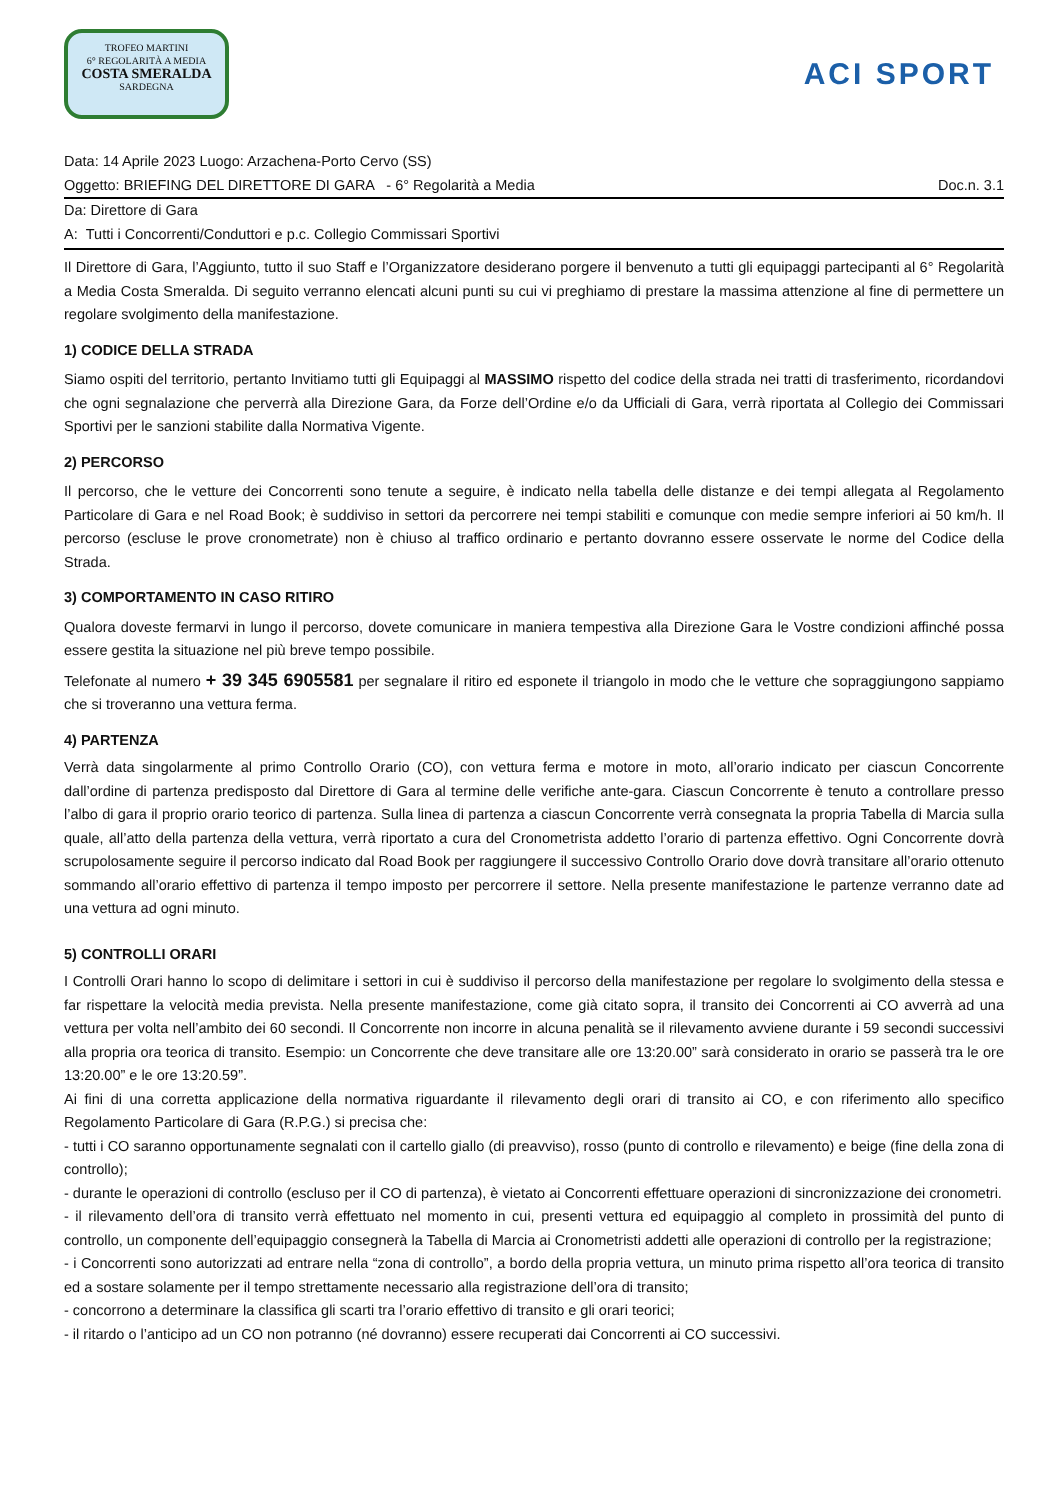TROFEO MARTINI
6° REGOLARITÀ A MEDIA
COSTA SMERALDA
SARDEGNA
ACI SPORT
Data: 14 Aprile 2023 Luogo: Arzachena-Porto Cervo (SS)
Oggetto: BRIEFING DEL DIRETTORE DI GARA - 6° Regolarità a Media Doc.n. 3.1
Da: Direttore di Gara
A: Tutti i Concorrenti/Conduttori e p.c. Collegio Commissari Sportivi
Il Direttore di Gara, l’Aggiunto, tutto il suo Staff e l’Organizzatore desiderano porgere il benvenuto a tutti gli equipaggi partecipanti al 6° Regolarità a Media Costa Smeralda. Di seguito verranno elencati alcuni punti su cui vi preghiamo di prestare la massima attenzione al fine di permettere un regolare svolgimento della manifestazione.
1) CODICE DELLA STRADA
Siamo ospiti del territorio, pertanto Invitiamo tutti gli Equipaggi al MASSIMO rispetto del codice della strada nei tratti di trasferimento, ricordandovi che ogni segnalazione che perverrà alla Direzione Gara, da Forze dell’Ordine e/o da Ufficiali di Gara, verrà riportata al Collegio dei Commissari Sportivi per le sanzioni stabilite dalla Normativa Vigente.
2) PERCORSO
Il percorso, che le vetture dei Concorrenti sono tenute a seguire, è indicato nella tabella delle distanze e dei tempi allegata al Regolamento Particolare di Gara e nel Road Book; è suddiviso in settori da percorrere nei tempi stabiliti e comunque con medie sempre inferiori ai 50 km/h. Il percorso (escluse le prove cronometrate) non è chiuso al traffico ordinario e pertanto dovranno essere osservate le norme del Codice della Strada.
3) COMPORTAMENTO IN CASO RITIRO
Qualora doveste fermarvi in lungo il percorso, dovete comunicare in maniera tempestiva alla Direzione Gara le Vostre condizioni affinché possa essere gestita la situazione nel più breve tempo possibile.
Telefonate al numero + 39 345 6905581 per segnalare il ritiro ed esponete il triangolo in modo che le vetture che sopraggiungono sappiamo che si troveranno una vettura ferma.
4) PARTENZA
Verrà data singolarmente al primo Controllo Orario (CO), con vettura ferma e motore in moto, all’orario indicato per ciascun Concorrente dall’ordine di partenza predisposto dal Direttore di Gara al termine delle verifiche ante-gara. Ciascun Concorrente è tenuto a controllare presso l’albo di gara il proprio orario teorico di partenza. Sulla linea di partenza a ciascun Concorrente verrà consegnata la propria Tabella di Marcia sulla quale, all’atto della partenza della vettura, verrà riportato a cura del Cronometrista addetto l’orario di partenza effettivo. Ogni Concorrente dovrà scrupolosamente seguire il percorso indicato dal Road Book per raggiungere il successivo Controllo Orario dove dovrà transitare all’orario ottenuto sommando all’orario effettivo di partenza il tempo imposto per percorrere il settore. Nella presente manifestazione le partenze verranno date ad una vettura ad ogni minuto.
5) CONTROLLI ORARI
I Controlli Orari hanno lo scopo di delimitare i settori in cui è suddiviso il percorso della manifestazione per regolare lo svolgimento della stessa e far rispettare la velocità media prevista. Nella presente manifestazione, come già citato sopra, il transito dei Concorrenti ai CO avverrà ad una vettura per volta nell’ambito dei 60 secondi. Il Concorrente non incorre in alcuna penalità se il rilevamento avviene durante i 59 secondi successivi alla propria ora teorica di transito. Esempio: un Concorrente che deve transitare alle ore 13:20.00” sarà considerato in orario se passerà tra le ore 13:20.00” e le ore 13:20.59”.
Ai fini di una corretta applicazione della normativa riguardante il rilevamento degli orari di transito ai CO, e con riferimento allo specifico Regolamento Particolare di Gara (R.P.G.) si precisa che:
- tutti i CO saranno opportunamente segnalati con il cartello giallo (di preavviso), rosso (punto di controllo e rilevamento) e beige (fine della zona di controllo);
- durante le operazioni di controllo (escluso per il CO di partenza), è vietato ai Concorrenti effettuare operazioni di sincronizzazione dei cronometri.
- il rilevamento dell’ora di transito verrà effettuato nel momento in cui, presenti vettura ed equipaggio al completo in prossimità del punto di controllo, un componente dell’equipaggio consegnerà la Tabella di Marcia ai Cronometristi addetti alle operazioni di controllo per la registrazione;
- i Concorrenti sono autorizzati ad entrare nella “zona di controllo”, a bordo della propria vettura, un minuto prima rispetto all’ora teorica di transito ed a sostare solamente per il tempo strettamente necessario alla registrazione dell’ora di transito;
- concorrono a determinare la classifica gli scarti tra l’orario effettivo di transito e gli orari teorici;
- il ritardo o l’anticipo ad un CO non potranno (né dovranno) essere recuperati dai Concorrenti ai CO successivi.